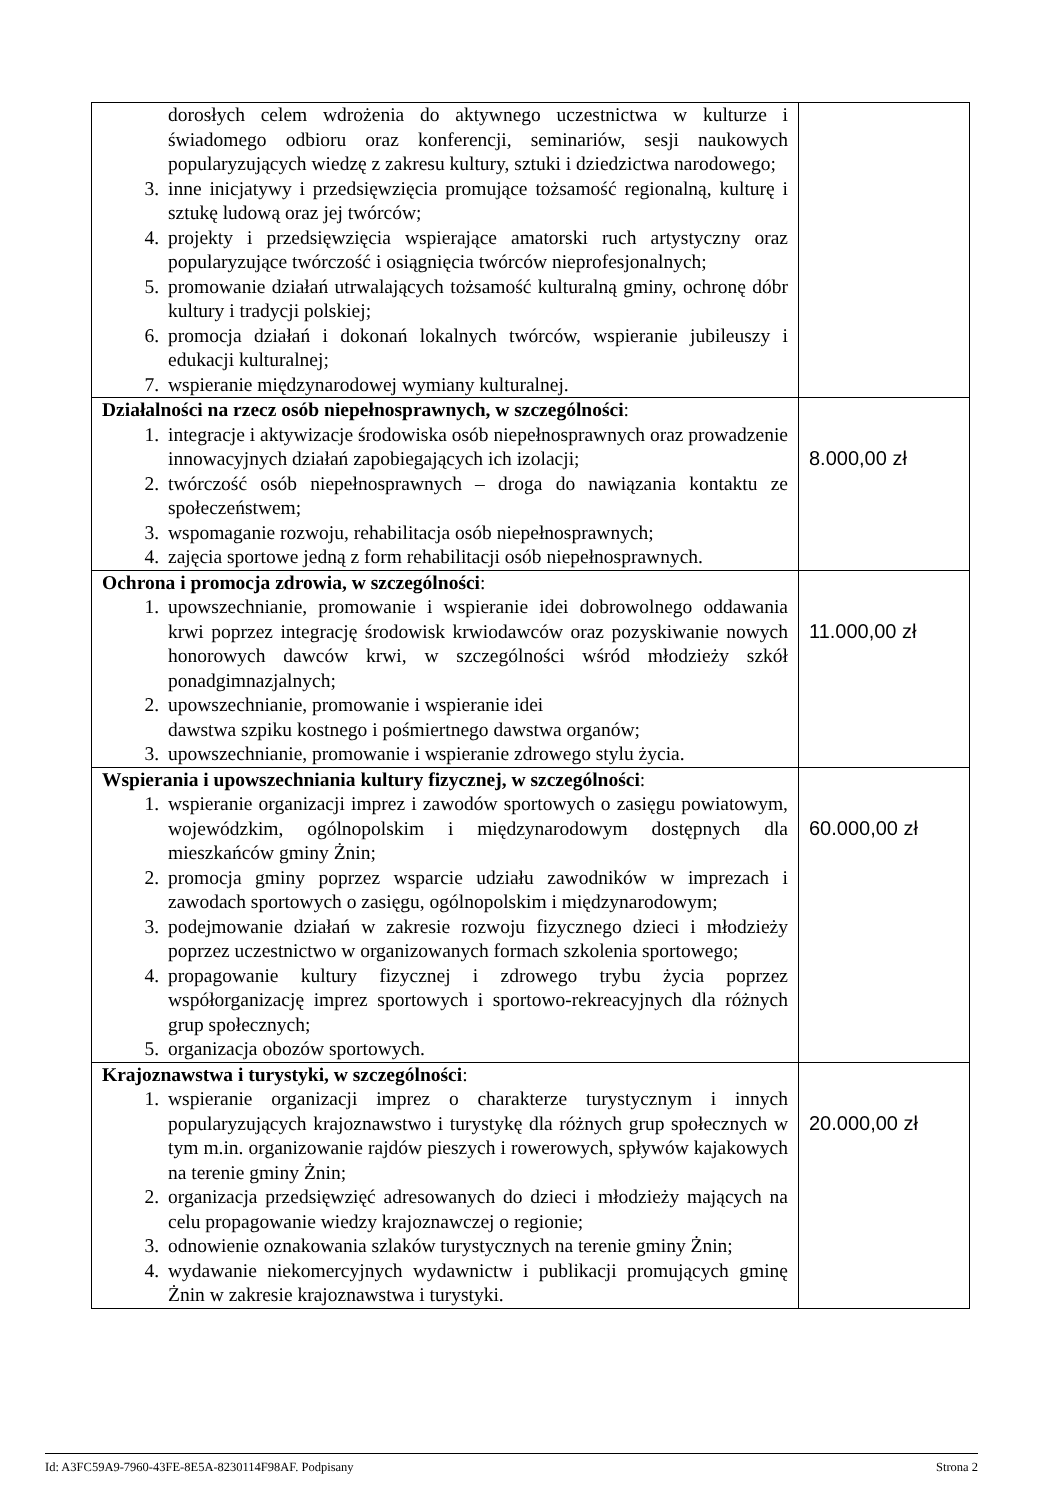| dorosłych celem wdrożenia do aktywnego uczestnictwa w kulturze i świadomego odbioru oraz konferencji, seminariów, sesji naukowych popularyzujących wiedzę z zakresu kultury, sztuki i dziedzictwa narodowego; 3. inne inicjatywy i przedsięwzięcia promujące tożsamość regionalną, kulturę i sztukę ludową oraz jej twórców; 4. projekty i przedsięwzięcia wspierające amatorski ruch artystyczny oraz popularyzujące twórczość i osiągnięcia twórców nieprofesjonalnych; 5. promowanie działań utrwalających tożsamość kulturalną gminy, ochronę dóbr kultury i tradycji polskiej; 6. promocja działań i dokonań lokalnych twórców, wspieranie jubileuszy i edukacji kulturalnej; 7. wspieranie międzynarodowej wymiany kulturalnej. | |
| Działalności na rzecz osób niepełnosprawnych, w szczególności : 1. integracje i aktywizacje środowiska osób niepełnosprawnych oraz prowadzenie innowacyjnych działań zapobiegających ich izolacji; 2. twórczość osób niepełnosprawnych – droga do nawiązania kontaktu ze społeczeństwem; 3. wspomaganie rozwoju, rehabilitacja osób niepełnosprawnych; 4. zajęcia sportowe jedną z form rehabilitacji osób niepełnosprawnych. | 8.000,00 zł |
| Ochrona i promocja zdrowia, w szczególności : 1. upowszechnianie, promowanie i wspieranie idei dobrowolnego oddawania krwi poprzez integrację środowisk krwiodawców oraz pozyskiwanie nowych honorowych dawców krwi, w szczególności wśród młodzieży szkół ponadgimnazjalnych; 2. upowszechnianie, promowanie i wspieranie idei dawstwa szpiku kostnego i pośmiertnego dawstwa organów; 3. upowszechnianie, promowanie i wspieranie zdrowego stylu życia. | 11.000,00 zł |
| Wspierania i upowszechniania kultury fizycznej, w szczególności : 1. wspieranie organizacji imprez i zawodów sportowych o zasięgu powiatowym, wojewódzkim, ogólnopolskim i międzynarodowym dostępnych dla mieszkańców gminy Żnin; 2. promocja gminy poprzez wsparcie udziału zawodników w imprezach i zawodach sportowych o zasięgu, ogólnopolskim i międzynarodowym; 3. podejmowanie działań w zakresie rozwoju fizycznego dzieci i młodzieży poprzez uczestnictwo w organizowanych formach szkolenia sportowego; 4. propagowanie kultury fizycznej i zdrowego trybu życia poprzez współorganizację imprez sportowych i sportowo-rekreacyjnych dla różnych grup społecznych; 5. organizacja obozów sportowych. | 60.000,00 zł |
| Krajoznawstwa i turystyki, w szczególności : 1. wspieranie organizacji imprez o charakterze turystycznym i innych popularyzujących krajoznawstwo i turystykę dla różnych grup społecznych w tym m.in. organizowanie rajdów pieszych i rowerowych, spływów kajakowych na terenie gminy Żnin; 2. organizacja przedsięwzięć adresowanych do dzieci i młodzieży mających na celu propagowanie wiedzy krajoznawczej o regionie; 3. odnowienie oznakowania szlaków turystycznych na terenie gminy Żnin; 4. wydawanie niekomercyjnych wydawnictw i publikacji promujących gminę Żnin w zakresie krajoznawstwa i turystyki. | 20.000,00 zł |
Id: A3FC59A9-7960-43FE-8E5A-8230114F98AF. Podpisany Strona 2